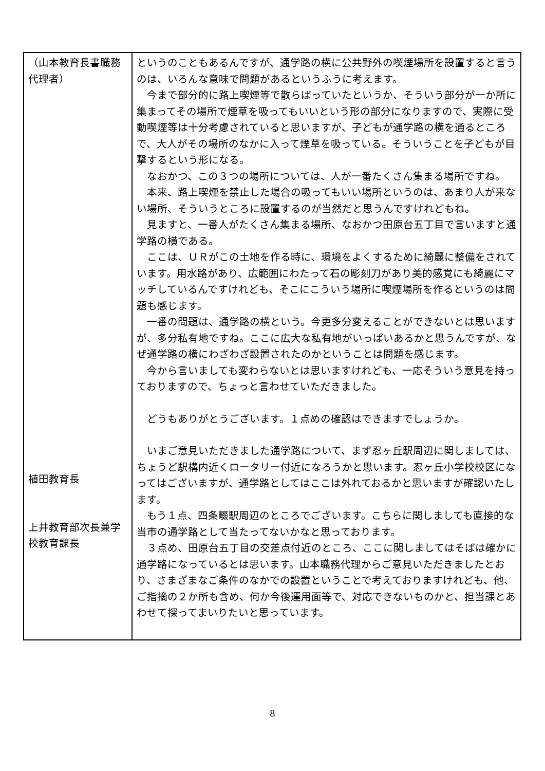| （山本教育長書職務代理者） 植田教育長 上井教育部次長兼学校教育課長 | というのこともあるんですが、通学路の横に公共野外の喫煙場所を設置すると言うのは、いろんな意味で問題があるというふうに考えます。 今まで部分的に路上喫煙等で散らばっていたというか、そういう部分が一か所に集まってその場所で煙草を吸ってもいいという形の部分になりますので、実際に受動喫煙等は十分考慮されていると思いますが、子どもが通学路の横を通るところで、大人がその場所のなかに入って煙草を吸っている。そういうことを子どもが目撃するという形になる。 なおかつ、この３つの場所については、人が一番たくさん集まる場所ですね。 本来、路上喫煙を禁止した場合の吸ってもいい場所というのは、あまり人が来ない場所、そういうところに設置するのが当然だと思うんですけれどもね。 見ますと、一番人がたくさん集まる場所、なおかつ田原台五丁目で言いますと通学路の横である。 ここは、ＵＲがこの土地を作る時に、環境をよくするために綺麗に整備をされています。用水路があり、広範囲にわたって石の彫刻刀があり美的感覚にも綺麗にマッチしているんですけれども、そこにこういう場所に喫煙場所を作るというのは問題も感じます。 一番の問題は、通学路の横という。今更多分変えることができないとは思いますが、多分私有地ですね。ここに広大な私有地がいっぱいあるかと思うんですが、なぜ通学路の横にわざわざ設置されたのかということは問題を感じます。 今から言いましても変わらないとは思いますけれども、一応そういう意見を持っておりますので、ちょっと言わせていただきました。 どうもありがとうございます。１点めの確認はできますでしょうか。 いまご意見いただきました通学路について、まず忍ヶ丘駅周辺に関しましては、ちょうど駅構内近くロータリー付近になろうかと思います。忍ヶ丘小学校校区になってはございますが、通学路としてはここは外れておるかと思いますが確認いたします。 もう１点、四条畷駅周辺のところでございます。こちらに関しましても直接的な当市の通学路として当たってないかなと思っております。 ３点め、田原台五丁目の交差点付近のところ、ここに関しましてはそばは確かに通学路になっているとは思います。山本職務代理からご意見いただきましたとおり、さまざまなご条件のなかでの設置ということで考えておりますけれども、他、ご指摘の２か所も含め、何か今後運用面等で、対応できないものかと、担当課とあわせて探ってまいりたいと思っています。 |
8